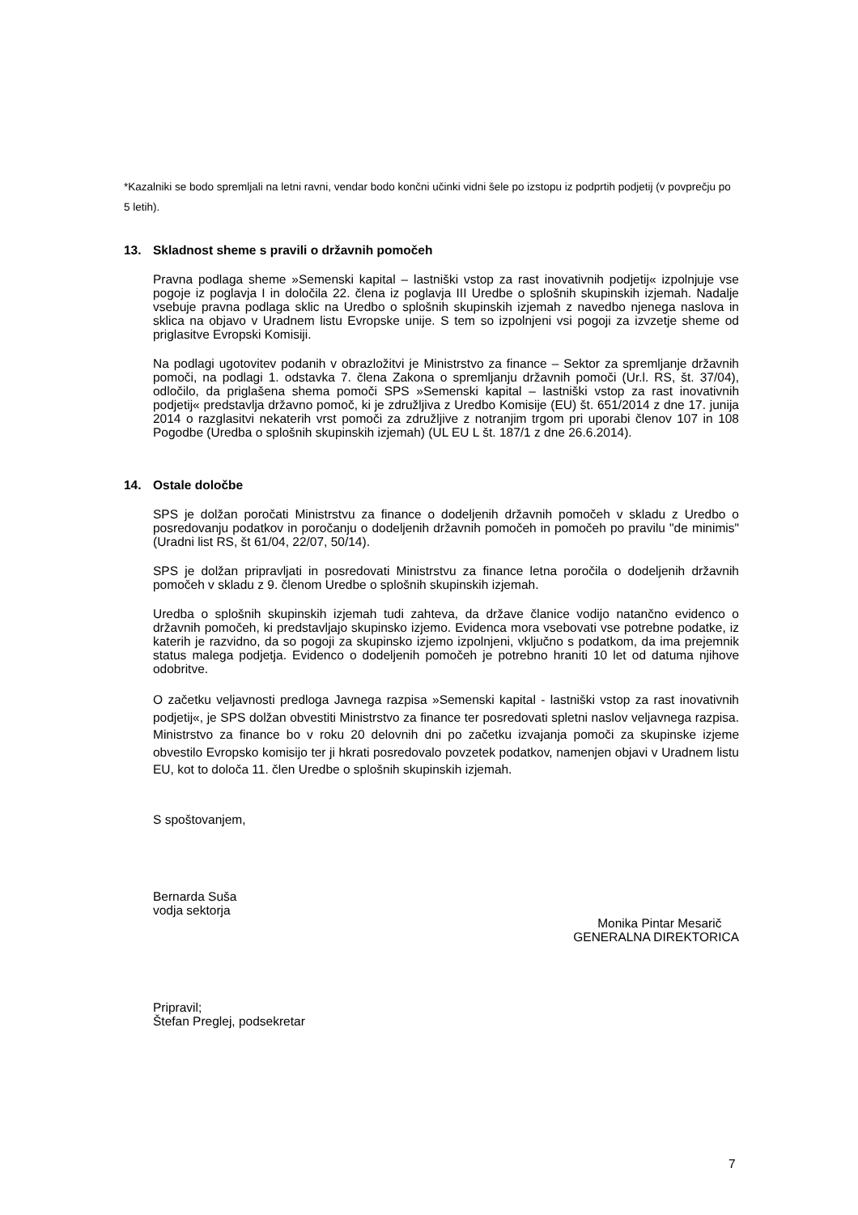*Kazalniki se bodo spremljali na letni ravni, vendar bodo končni učinki vidni šele po izstopu iz podprtih podjetij (v povprečju po 5 letih).
13. Skladnost sheme s pravili o državnih pomočeh
Pravna podlaga sheme »Semenski kapital – lastniški vstop za rast inovativnih podjetij« izpolnjuje vse pogoje iz poglavja I in določila 22. člena iz poglavja III Uredbe o splošnih skupinskih izjemah. Nadalje vsebuje pravna podlaga sklic na Uredbo o splošnih skupinskih izjemah z navedbo njenega naslova in sklica na objavo v Uradnem listu Evropske unije. S tem so izpolnjeni vsi pogoji za izvzetje sheme od priglasitve Evropski Komisiji.
Na podlagi ugotovitev podanih v obrazložitvi je Ministrstvo za finance – Sektor za spremljanje državnih pomoči, na podlagi 1. odstavka 7. člena Zakona o spremljanju državnih pomoči (Ur.l. RS, št. 37/04), odločilo, da priglašena shema pomoči SPS »Semenski kapital – lastniški vstop za rast inovativnih podjetij« predstavlja državno pomoč, ki je združljiva z Uredbo Komisije (EU) št. 651/2014 z dne 17. junija 2014 o razglasitvi nekaterih vrst pomoči za združljive z notranjim trgom pri uporabi členov 107 in 108 Pogodbe (Uredba o splošnih skupinskih izjemah) (UL EU L št. 187/1 z dne 26.6.2014).
14. Ostale določbe
SPS je dolžan poročati Ministrstvu za finance o dodeljenih državnih pomočeh v skladu z Uredbo o posredovanju podatkov in poročanju o dodeljenih državnih pomočeh in pomočeh po pravilu "de minimis" (Uradni list RS, št 61/04, 22/07, 50/14).
SPS je dolžan pripravljati in posredovati Ministrstvu za finance letna poročila o dodeljenih državnih pomočeh v skladu z 9. členom Uredbe o splošnih skupinskih izjemah.
Uredba o splošnih skupinskih izjemah tudi zahteva, da države članice vodijo natančno evidenco o državnih pomočeh, ki predstavljajo skupinsko izjemo. Evidenca mora vsebovati vse potrebne podatke, iz katerih je razvidno, da so pogoji za skupinsko izjemo izpolnjeni, vključno s podatkom, da ima prejemnik status malega podjetja. Evidenco o dodeljenih pomočeh je potrebno hraniti 10 let od datuma njihove odobritve.
O začetku veljavnosti predloga Javnega razpisa »Semenski kapital - lastniški vstop za rast inovativnih podjetij«, je SPS dolžan obvestiti Ministrstvo za finance ter posredovati spletni naslov veljavnega razpisa. Ministrstvo za finance bo v roku 20 delovnih dni po začetku izvajanja pomoči za skupinske izjeme obvestilo Evropsko komisijo ter ji hkrati posredovalo povzetek podatkov, namenjen objavi v Uradnem listu EU, kot to določa 11. člen Uredbe o splošnih skupinskih izjemah.
S spoštovanjem,
Bernarda Suša
vodja sektorja
Monika Pintar Mesarič
GENERALNA DIREKTORICA
Pripravil;
Štefan Preglej, podsekretar
7